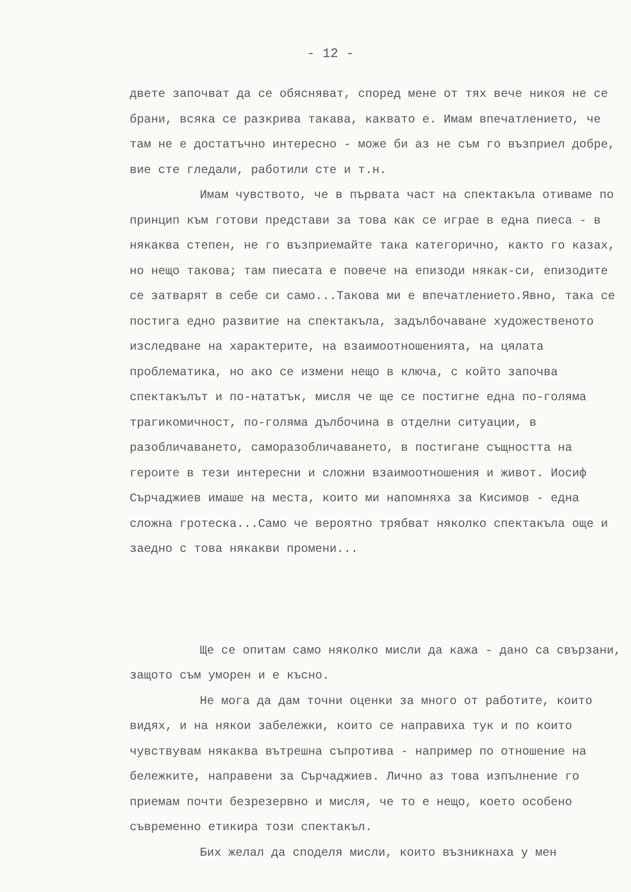- 12 -
двете започват да се обясняват, според мене от тях вече никоя не се брани, всяка се разкрива такава, каквато е. Имам впечатлението, че там не е достатъчно интересно - може би аз не съм го възприел добре, вие сте гледали, работили сте и т.н.
Имам чувството, че в първата част на спектакъла отиваме по принцип към готови представи за това как се играе в една пиеса - в някаква степен, не го възприемайте така категорично, както го казах, но нещо такова; там пиесата е повече на епизоди някак-си, епизодите се затварят в себе си само...Такова ми е впечатлението.Явно, така се постига едно развитие на спектакъла, задълбочаване художественото изследване на характерите, на взаимоотношенията, на цялата проблематика, но ако се измени нещо в ключа, с който започва спектакълът и по-нататък, мисля че ще се постигне една по-голяма трагикомичност, по-голяма дълбочина в отделни ситуации, в разобличаването, саморазобличаването, в постигане същността на героите в тези интересни и сложни взаимоотношения и живот. Иосиф Сърчаджиев имаше на места, които ми напомняха за Кисимов - една сложна гротеска...Само че вероятно трябват няколко спектакъла още и заедно с това някакви промени...
Ще се опитам само няколко мисли да кажа - дано са свързани, защото съм уморен и е късно.
Не мога да дам точни оценки за много от работите, които видях, и на някои забележки, които се направиха тук и по които чувствувам някаква вътрешна съпротива - например по отношение на бележките, направени за Сърчаджиев. Лично аз това изпълнение го приемам почти безрезервно и мисля, че то е нещо, което особено съвременно етикира този спектакъл.
Бих желал да споделя мисли, които възникнаха у мен